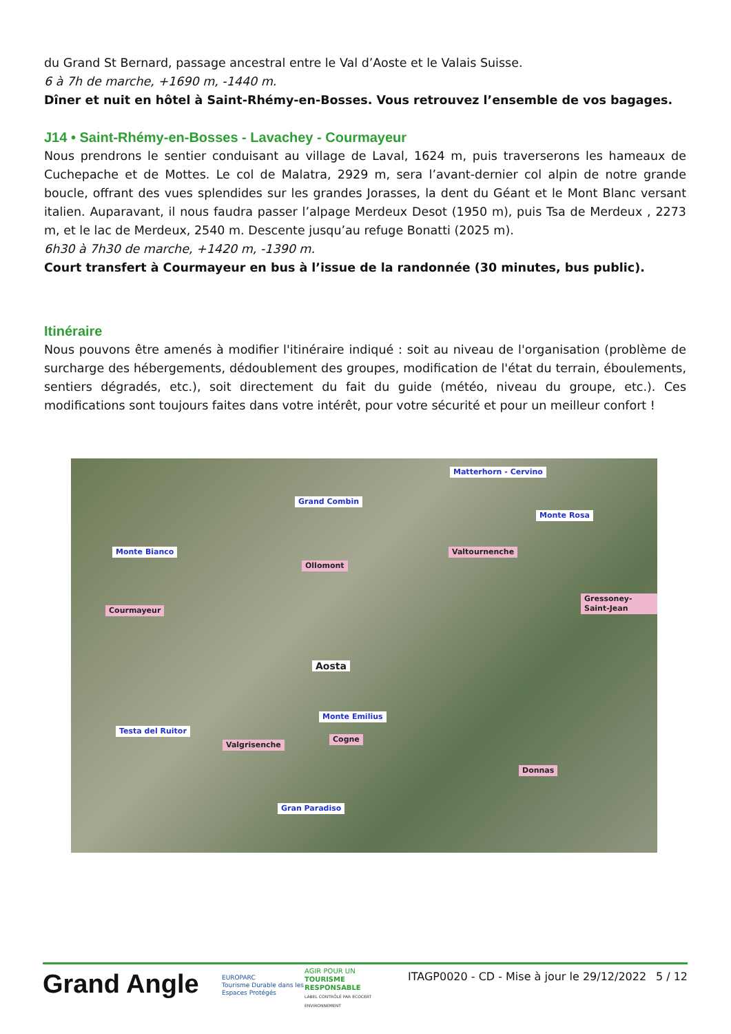du Grand St Bernard, passage ancestral entre le Val d’Aoste et le Valais Suisse.
6 à 7h de marche, +1690 m, -1440 m.
Dîner et nuit en hôtel à Saint-Rhémy-en-Bosses. Vous retrouvez l’ensemble de vos bagages.
J14 • Saint-Rhémy-en-Bosses - Lavachey - Courmayeur
Nous prendrons le sentier conduisant au village de Laval, 1624 m, puis traverserons les hameaux de Cuchepache et de Mottes. Le col de Malatra, 2929 m, sera l’avant-dernier col alpin de notre grande boucle, offrant des vues splendides sur les grandes Jorasses, la dent du Géant et le Mont Blanc versant italien. Auparavant, il nous faudra passer l’alpage Merdeux Desot (1950 m), puis Tsa de Merdeux , 2273 m, et le lac de Merdeux, 2540 m. Descente jusqu’au refuge Bonatti (2025 m).
6h30 à 7h30 de marche, +1420 m, -1390 m.
Court transfert à Courmayeur en bus à l’issue de la randonnée (30 minutes, bus public).
Itinéraire
Nous pouvons être amenés à modifier l'itinéraire indiqué : soit au niveau de l'organisation (problème de surcharge des hébergements, dédoublement des groupes, modification de l'état du terrain, éboulements, sentiers dégradés, etc.), soit directement du fait du guide (météo, niveau du groupe, etc.). Ces modifications sont toujours faites dans votre intérêt, pour votre sécurité et pour un meilleur confort !
Matterhorn - Cervino
Grand Combin
Monte Rosa
Monte Bianco Valtournenche
Ollomont
Gressoney-Saint-Jean
Courmayeur
Aosta
Monte Emilius
Testa del Ruitor
Valgrisenche
Cogne
Donnas
Gran Paradiso
Grand Angle
EUROPARC
Tourisme Durable dans les Espaces Protégés
AGIR POUR UN
TOURISME RESPONSABLE
LABEL CONTRÔLÉ PAR ECOCERT ENVIRONNEMENT
ITAGP0020 - CD - Mise à jour le 29/12/2022
5 / 12